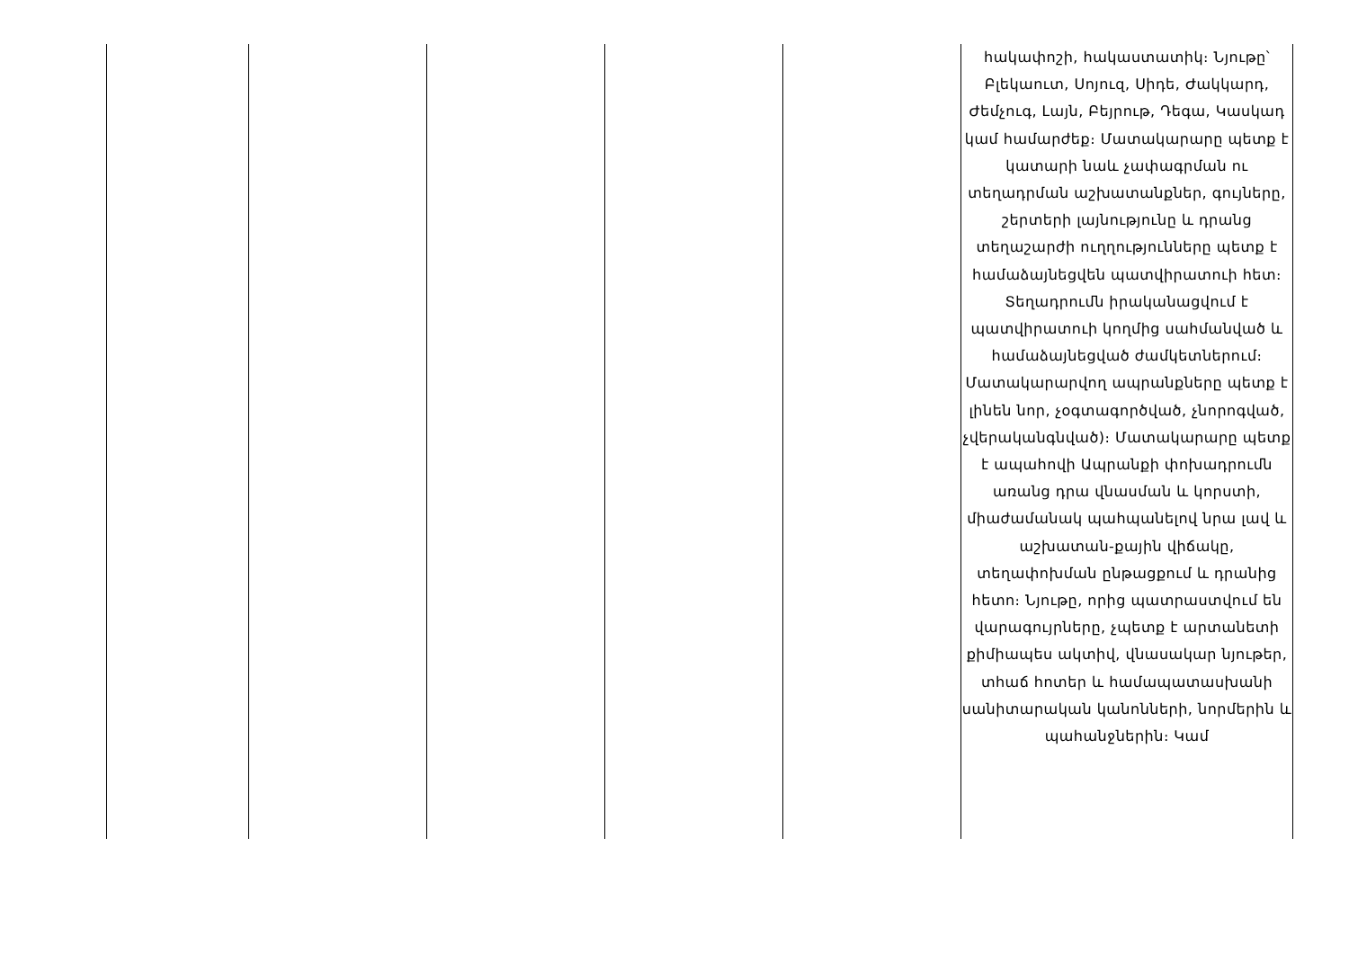| | | | | | հակափոշի, հակաստատիկ։ Նյութը՝ Բլեկաուտ, Սոյուզ, Սիդե, Ժակկարդ, Ժեմչուգ, Լայն, Բեյրութ, Դեգա, Կասկադ կամ համարժեք։ Մատակարարը պետք է կատարի նաև չափագրման ու տեղադրման աշխատանքներ, գույները, շերտերի լայնությունը և դրանց տեղաշարժի ուղղությունները պետք է համաձայնեցվեն պատվիրատուի հետ։ Տեղադրումն իրականացվում է պատվիրատուի կողմից սահմանված և համաձայնեցված ժամկետներում։ Մատակարարվող ապրանքները պետք է լինեն նոր, չօգտագործված, չնորոգված, չվերականգնված)։ Մատակարարը պետք է ապահովի Ապրանքի փոխադրումն առանց դրա վնասման և կորստի, միաժամանակ պահպանելով նրա լավ և աշխատան-քային վիճակը, տեղափոխման ընթացքում և դրանից հետո։ Նյութը, որից պատրաստվում են վարագույրները, չպետք է արտանետի քիմիապես ակտիվ, վնասակար նյութեր, տհաճ հոտեր և համապատասխանի սանիտարական կանոնների, նորմերին և պահանջներին։ Կամ |